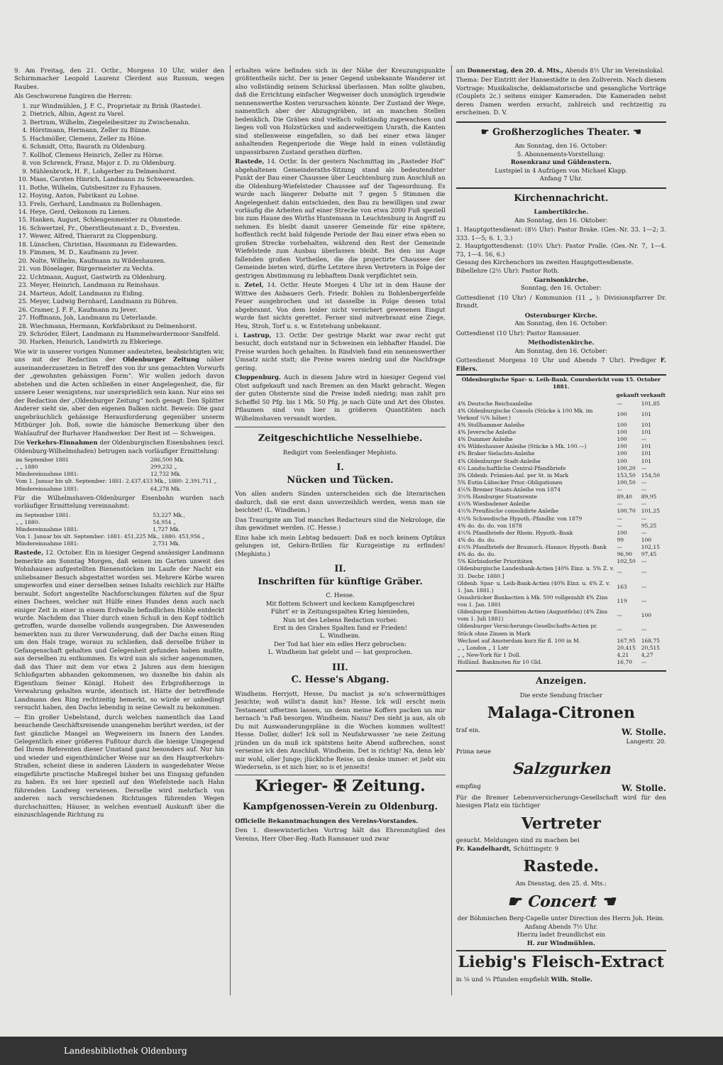9. Am Freitag, den 21. Octbr., Morgens 10 Uhr, wider den Schirmmacher Leopold Laurenz Clerdent aus Russum, wegen Raubes.
Als Geschworene fungiren die Herren:
1. zur Windmühlen, J. F. C., Proprietair zu Brink (Rastede).
2. Dietrich, Albin, Agent zu Varel.
3. Bertram, Wilhelm, Ziegeleibesitzer zu Zwischenahn.
4. Hörstmann, Hermann, Zeller zu Bünne.
5. Hachmöller, Clemens, Zeller zu Höne.
6. Schmidt, Otto, Baurath zu Oldenburg.
7. Kollhof, Clemens Heinrich, Zeller zu Hörne.
8. von Schrenck, Franz, Major z. D. zu Oldenburg.
9. Mühlenbrock, H. F., Lohgerber zu Delmenhorst.
10. Maas, Carsten Hinrich, Landmann zu Schweewarden.
11. Bothe, Wilhelm, Gutsbesitzer zu Eyhausen.
12. Hoying, Anton, Fabrikant zu Lohne.
13. Frels, Gerhard, Landmann zu Bollenhagen.
14. Heye, Gerd, Oekonom zu Lienen.
15. Hanken, August, Schlengenmeister zu Ohmstede.
16. Schwertzel, Fr., Oberstlieutenant z. D., Eversten.
17. Wewer, Alfred, Thierarzt zu Cloppenburg.
18. Lünschen, Christian, Hausmann zu Eidewarden.
19. Fimmen, M. D., Kaufmann zu Jever.
20. Nolte, Wilhelm, Kaufmann zu Wildeshausen.
21. von Böselager, Bürgermeister zu Vechta.
22. Uchtmann, August, Gastwirth zu Oldenburg.
23. Meyer, Heinrich, Landmann zu Reinshaus.
24. Marteus, Adolf, Landmann zu Eiding.
25. Meyer, Ludwig Bernhard, Landmann zu Bühren.
26. Cramer, J. F. F., Kaufmann zu Jever.
27. Hoffmann, Joh, Landmann zu Ueterlande.
28. Wiechmann, Hermann, Korkfabrikant zu Delmenhorst.
29. Schröder, Eilert, Landmann zu Hammelwardermoor-Sandfeld.
30. Harken, Heinrich, Landwirth zu Ebkeriege.
Wie wir in unserer vorigen Nummer andeuteten, beabsichtigten wir, uns mit der Redaction der Oldenburger Zeitung näher auseinanderzusetzen in Betreff des von ihr uns gemachten Vorwurfs der „gewohnten gehässigen Form“. Wir wollen jedoch davon abstehen und die Acten schließen in einer Angelegenheit, die, für unsere Leser wenigstens, nur unersprießlich sein kann. Nur eins sei der Redaction der „Oldenburger Zeitung“ noch gesagt: Den Splitter Anderer sieht sie, aber den eigenen Balken nicht. Beweis: Die ganz ungebräuchlich gehässige Herausforderung gegenüber unserm Mitbürger Joh. Boß, sowie die hämische Bemerkung über den Wahlaufruf der Burhaver Handwerker. Der Rest ist — Schweigen.
Die Verkehrs-Einnahmen der Oldenburgischen Eisenbahnen (excl. Oldenburg-Wilhelmshafen) betrugen nach vorläufiger Ermittelung:
| im September 1881 | 286,500 Mk. |
| „ „ 1880 | 299,232 „ |
| Mindereinnahme 1881: | 12,732 Mk. |
| Vom 1. Januar bis ult. September: 1881: 2,437,433 Mk., 1880: 2,391,711 „ | |
| Mindereinnahme 1881: | 64,278 Mk. |
Für die Wilhelmshaven-Oldenburger Eisenbahn wurden nach vorläufiger Ermittelung vereinnahmt:
| im September 1881: | 53,227 Mk., |
| „ „ 1880: | 54,954 „ |
| Mindereinnahme 1881: | 1,727 Mk. |
| Von 1. Januar bis ult. September: 1881: 451,225 Mk., 1880: 453,956 „ | |
| Mindereinnahme 1881: | 2,731 Mk. |
Rastede, 12. October. Ein in hiesiger Gegend ansässiger Landmann bemerkte am Sonntag Morgen, daß seinen im Garten unweit des Wohnhauses aufgestellten Bienenstöcken im Laufe der Nacht ein unliebsamer Besuch abgestattet worden sei. Mehrere Körbe waren umgeworfen und einer derselben seines Inhalts reichlich zur Hälfte beraubt. Sofort angestellte Nachforschungen führten auf die Spur eines Dachses, welcher mit Hülfe eines Hundes denn auch nach einiger Zeit in einer in einem Erdwalle befindlichen Höhle entdeckt wurde. Nachdem das Thier durch einen Schuß in den Kopf tödtlich getroffen, wurde dasselbe vollends ausgegraben. Die Anwesenden bemerkten nun zu ihrer Verwunderung, daß der Dachs einen Ring um den Hals trage, woraus zu schließen, daß derselbe früher in Gefangenschaft gehalten und Gelegenheit gefunden haben mußte, aus derselben zu entkommen. Es wird nun als sicher angenommen, daß das Thier mit dem vor etwa 2 Jahren aus dem hiesigen Schloßgarten abhanden gekommenen, wo dasselbe bis dahin als Eigenthum Seiner Königl. Hoheit des Erbgroßherzogs in Verwahrung gehalten wurde, identisch ist. Hätte der betreffende Landmann den Ring rechtzeitig bemerkt, so würde er unbedingt versucht haben, den Dachs lebendig in seine Gewalt zu bekommen.
— Ein großer Uebelstand, durch welchen namentlich das Land besuchende Geschäftsreisende unangenehm berührt werden, ist der fast gänzliche Mangel an Wegweisern im Innern des Landes. Gelegentlich einer größeren Fußtour durch die hiesige Umgegend fiel Ihrem Referenten dieser Umstand ganz besonders auf. Nur hin und wieder und eigenthümlicher Weise nur an den Hauptverkehrs-Straßen, scheint diese in anderen Ländern in ausgedehnter Weise eingeführte practische Maßregel bisher bei uns Eingang gefunden zu haben. Es sei hier speziell auf den Wiefelstede nach Hahn führenden Landweg verwiesen. Derselbe wird mehrfach von anderen nach verschiedenen Richtungen führenden Wegen durchschnitten; Häuser, in welchen eventuell Auskunft über die einzuschlagende Richtung zu
erhalten wäre befinden sich in der Nähe der Kreuzungspunkte größtentheils nicht. Der in jener Gegend unbekannte Wanderer ist also vollständig seinem Schicksal überlassen. Man sollte glauben, daß die Errichtung einfacher Wegweiser doch unmöglich irgendwie nennenswerthe Kosten verursachen könnte. Der Zustand der Wege, namentlich aber der Abzugsgräben, ist an manchen Stellen bedenklich. Die Gräben sind vielfach vollständig zugewachsen und liegen voll von Holzstücken und anderweitigem Unrath, die Kanten sind stellenweise eingefallen, so daß bei einer etwa länger anhaltenden Regenperiode die Wege bald in einen vollständig unpassirbaren Zustand gerathen dürften.
Rastede, 14. Octbr. In der gestern Nachmittag im „Rasteder Hof“ abgehaltenen Gemeinderaths-Sitzung stand als bedeutendster Punkt der Bau einer Chaussee über Leuchtenburg zum Anschluß an die Oldenburg-Wiefelsteder Chaussee auf der Tagesordnung. Es wurde nach längerer Debatte mit 7 gegen 5 Stimmen die Angelegenheit dahin entschieden, den Bau zu bewilligen und zwar vorläufig die Arbeiten auf einer Strecke von etwa 2000 Fuß speziell bis zum Hause des Wirths Huntemann in Leuchtenburg in Angriff zu nehmen. Es bleibt damit unserer Gemeinde für eine spätere, hoffentlich recht bald folgende Periode der Bau einer etwa eben so großen Strecke vorbehalten, während den Rest der Gemeinde Wiefelstede zum Ausbau überlassen bleibt. Bei den ins Auge fallenden großen Vortheilen, die die projectirte Chaussee der Gemeinde bieten wird, dürfte Letztere ihren Vertretern in Folge der gestrigen Abstimmung zu lebhaftem Dank verpflichtet sein.
n. Zetel, 14. Octbr. Heute Morgen 4 Uhr ist in dem Hause der Wittwe des Anbauers Gerh. Friedr. Bohlen zu Bohlenbergerfelde Feuer ausgebrochen und ist dasselbe in Folge dessen total abgebrannt. Von dem leider nicht versichert gewesenen Eingut wurde fast nichts gerettet. Ferner sind mitverbrannt eine Ziege, Heu, Stroh, Torf u. s. w. Entstehung unbekannt.
i. Lastrup, 13. Octbr. Der gestrige Markt war zwar recht gut besucht, doch entstand nur in Schweinen ein lebhafter Handel. Die Preise wurden hoch gehalten. In Rindvieh fand ein nennenswerther Umsatz nicht statt; die Preise waren niedrig und die Nachfrage gering.
Cloppenburg. Auch in diesem Jahre wird in hiesiger Gegend viel Obst aufgekauft und nach Bremen an den Markt gebracht. Wegen der guten Obsternte sind die Preise indeß niedrig; man zahlt pro Scheffel 50 Pfg. bis 1 Mk. 50 Pfg. je nach Güte und Art des Obstes. Pflaumen sind von hier in größeren Quantitäten nach Wilhelmshaven versandt worden.
Zeitgeschichtliche Nesselhiebe.
Redigirt vom Seelenfänger Mephisto.
I.
Nücken und Tücken.
Von allen andern Sünden unterscheiden sich die literarischen dadurch, daß sie erst dann unverzeihlich werden, wenn man sie beichtet! (L. Windheim.)
Das Traurigste am Tod manches Redacteurs sind die Nekrologe, die ihm gewidmet werden. (C. Hesse.)
Eins habe ich mein Lebtag bedauert: Daß es noch keinem Optikus gelungen ist, Gehirn-Brillen für Kurzgeistige zu erfinden! (Mephisto.)
II.
Inschriften für künftige Gräber.
C. Hesse.
Mit flottem Schwert und keckem Kampfgeschrei
Führt' er in Zeitungsspalten Krieg hienieden,
Nun ist des Lebens Redaction vorbei:
Erst in des Grabes Spalten fand er Frieden!
L. Windheim.
Der Tod hat hier ein edles Herz gebrochen:
L. Windheim hat gelebt und — hat gesprochen.
III.
C. Hesse's Abgang.
Windheim. Herrjott, Hesse, Du machst ja so'n schwermüthiges Jesichte; woß willst'n damit hin? Hesse. Ick will erscht mein Testament uffsetzen lassen, un denn meine Koffers packen un mir hernach 'n Paß besorgen. Windheim. Nanu? Des sieht ja aus, als ob Du mit Auswanderungspläne in die Wochen kommen wolltest! Hesse. Doller, doller! Ick soll in Neufahrwasser 'ne neie Zeitung jründen un da muß ick spätstens heite Abend aufbrechen, sonst verseime ick den Anschluß. Windheim. Det is richtig! Na, denn leb' mir wohl, oller Junge; jlückliche Reise, un denke immer: et jiebt ein Wiedersehn, is et nich hier, so is et jenseits!
Krieger- ✠ Zeitung.
Kampfgenossen-Verein zu Oldenburg.
Officielle Bekanntmachungen des Vereins-Vorstandes.
Den 1. diesewinterlichen Vortrag hält das Ehrenmitglied des Vereins, Herr Ober-Reg.-Rath Ramsauer und zwar
am Donnerstag, den 20. d. Mts., Abends 8½ Uhr im Vereinslokal.
Thema: Der Eintritt der Hansestädte in den Zollverein. Nach diesem Vortrage: Musikalische, deklamatorische und gesangliche Vorträge (Couplets 2c.) seitens einiger Kameraden. Die Kameraden nebst deren Damen werden ersucht, zahlreich und rechtzeitig zu erscheinen. D. V.
☛ Großherzogliches Theater. ☚
Am Sonntag, den 16. October:
5. Abonnements-Vorstellung:
Rosenkranz und Güldenstern.
Lustspiel in 4 Aufzügen von Michael Klapp.
Anfang 7 Uhr.
Kirchennachricht.
Lambertikirche.
Am Sonntag, den 16. Oktober:
1. Hauptgottesdienst: (8½ Uhr): Pastor Brake. (Ges.-Nr. 33. 1—2; 3. 333. 1—5; 6. 1, 3.)
2. Hauptgottesdienst: (10½ Uhr): Pastor Pralle. (Ges.-Nr. 7, 1—4. 73, 1—4. 56, 6.)
Gesang des Kirchenchors im zweiten Hauptgottesdienste.
Bibellehre (2½ Uhr): Pastor Roth.
Garnisonkirche.
Sonntag, den 16. October:
Gottesdienst (10 Uhr) / Kommunion (11 „ ): Divisionspfarrer Dr. Brandt.
Osternburger Kirche.
Am Sonntag, den 16. October:
Gottesdienst (10 Uhr): Pastor Ramsauer.
Methodistenkirche.
Am Sonntag, den 16. October:
Gottesdienst Morgens 10 Uhr und Abends 7 Uhr). Prediger F. Eilers.
| Oldenburgische Spar- u. Leih-Bank. Coursbericht vom 15. October 1881. | | |
| --- | --- | --- |
| | gekauft | verkauft |
| 4% Deutsche Reichsanleihe | — | 101,85 |
| 4% Oldenburgische Consols (Stücke à 100 Mk. im Verkauf ¼% höher.) | 100 | 101 |
| 4% Stollhammer Anleihe | 100 | 101 |
| 4% Jeversche Anleihe | 100 | 101 |
| 4% Dammer Anleihe | 100 | — |
| 4% Wildeshauser Anleihe (Stücke à Mk. 100.—) | 100 | 101 |
| 4% Braker Sielachts-Anleihe | 100 | 101 |
| 4% Oldenburger Stadt-Anleihe | 100 | 101 |
| 4½ Landschaftliche Central-Pfandbriefe | 100,20 | — |
| 3% Oldenb. Prämien-Anl. per St. in Mark | 153,50 | 154,50 |
| 5% Eutin-Lübecker Prior.-Obligationen | 100,50 | — |
| 4½% Bremer Staats-Anleihe von 1874 | — | — |
| 3½% Hamburger Staatsrente | 89,40 | 89,95 |
| 4½% Wiesbadener Anleihe | — | — |
| 4½% Preußische consolidirte Anleihe | 100,70 | 101,25 |
| 4½% Schwedische Hypoth.-Pfandbr. von 1879 | — | — |
| 4% do. do. do. von 1878 | — | 95,25 |
| 4½% Pfandbriefe der Rhein. Hypoth.-Bank | 100 | — |
| 4% do. do. do. | 99 | 100 |
| 4½% Pfandbriefe der Braunsch.-Hannov. Hypoth.-Bank | — | 102,15 |
| 4% do. do. do. | 96,90 | 97,45 |
| 5% Körbisdorfer Prioritäten | 102,50 | — |
| Oldenburgische Landesbank-Actien [40% Einz. u. 5% Z. v. 31. Decbr. 1880.] | — | — |
| Oldenb. Spar- u. Leih-Bank-Actien (40% Einz. u. 4% Z. v. 1. Jan. 1881.) | 163 | — |
| Osnabrücker Bankactien à Mk. 500 vollgezahlt 4% Zins von 1. Jan. 1881 | 119 | — |
| Oldenburger Eisenhütten-Actien (Augustfehn) (4% Zins vom 1. Juli 1881) | — | 100 |
| Oldenburger Versicherungs-Gesellschafts-Actien pr. Stück ohne Zinsen in Mark | — | — |
| Wechsel auf Amsterdam kurz für fl. 100 in M. | 167,95 | 168,75 |
| „ „ London „ 1 Lstr | 20,415 | 20,515 |
| „ „ New-York für 1 Doll. | 4,21 | 4,27 |
| Holländ. Banknoten für 10 Gld. | 16,70 | — |
Anzeigen.
Die erste Sendung frischer
Malaga-Citronen
traf ein. W. Stolle.
Langestr. 20.
Prima neue
Salzgurken
empfing W. Stolle.
Für die Bremer Lebensversicherungs-Gesellschaft wird für den hiesigen Platz ein tüchtiger
Vertreter
gesucht. Meldungen sind zu machen bei
Fr. Kandelhardt, Schüttingstr. 9
Rastede.
Am Dienstag, den 25. d. Mts.:
☛ Concert ☚
der Böhmischen Berg-Capelle unter Direction des Herrn Joh. Heim.
Anfang Abends 7½ Uhr.
Hierzu ladet freundlichst ein
H. zur Windmühlen.
Liebig's Fleisch-Extract
in ⅛ und ¼ Pfunden empfiehlt Wilh. Stolle.
Landesbibliothek Oldenburg